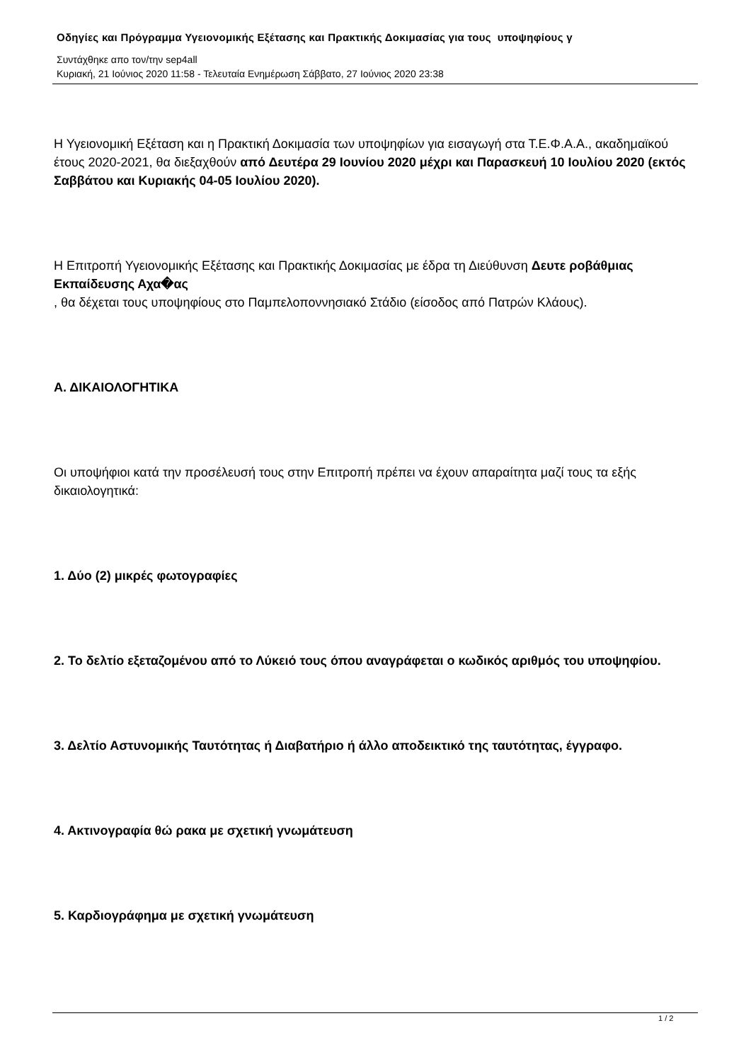Οδηγίες και Πρόγραμμα Υγειονομικής Εξέτασης και Πρακτικής Δοκιμασίας για τους υποψηφίους γ
Συντάχθηκε απο τον/την sep4all
Κυριακή, 21 Ιούνιος 2020 11:58 - Τελευταία Ενημέρωση Σάββατο, 27 Ιούνιος 2020 23:38
Η Υγειονομική Εξέταση και η Πρακτική Δοκιμασία των υποψηφίων για εισαγωγή στα Τ.Ε.Φ.Α.Α., ακαδημαϊκού έτους 2020-2021, θα διεξαχθούν από Δευτέρα 29 Ιουνίου 2020 μέχρι και Παρασκευή 10 Ιουλίου 2020 (εκτός Σαββάτου και Κυριακής 04-05 Ιουλίου 2020).
Η Επιτροπή Υγειονομικής Εξέτασης και Πρακτικής Δοκιμασίας με έδρα τη Διεύθυνση Δευτε ροβάθμιας Εκπαίδευσης Αχα�ας
, θα δέχεται τους υποψηφίους στο Παμπελοποννησιακό Στάδιο (είσοδος από Πατρών Κλάους).
Α. ΔΙΚΑΙΟΛΟΓΗΤΙΚΑ
Οι υποψήφιοι κατά την προσέλευσή τους στην Επιτροπή πρέπει να έχουν απαραίτητα μαζί τους τα εξής δικαιολογητικά:
1. Δύο (2) μικρές φωτογραφίες
2. Το δελτίο εξεταζομένου από το Λύκειό τους όπου αναγράφεται ο κωδικός αριθμός του υποψηφίου.
3. Δελτίο Αστυνομικής Ταυτότητας ή Διαβατήριο ή άλλο αποδεικτικό της ταυτότητας, έγγραφο.
4. Ακτινογραφία θώ ρακα με σχετική γνωμάτευση
5. Καρδιογράφημα με σχετική γνωμάτευση
1 / 2